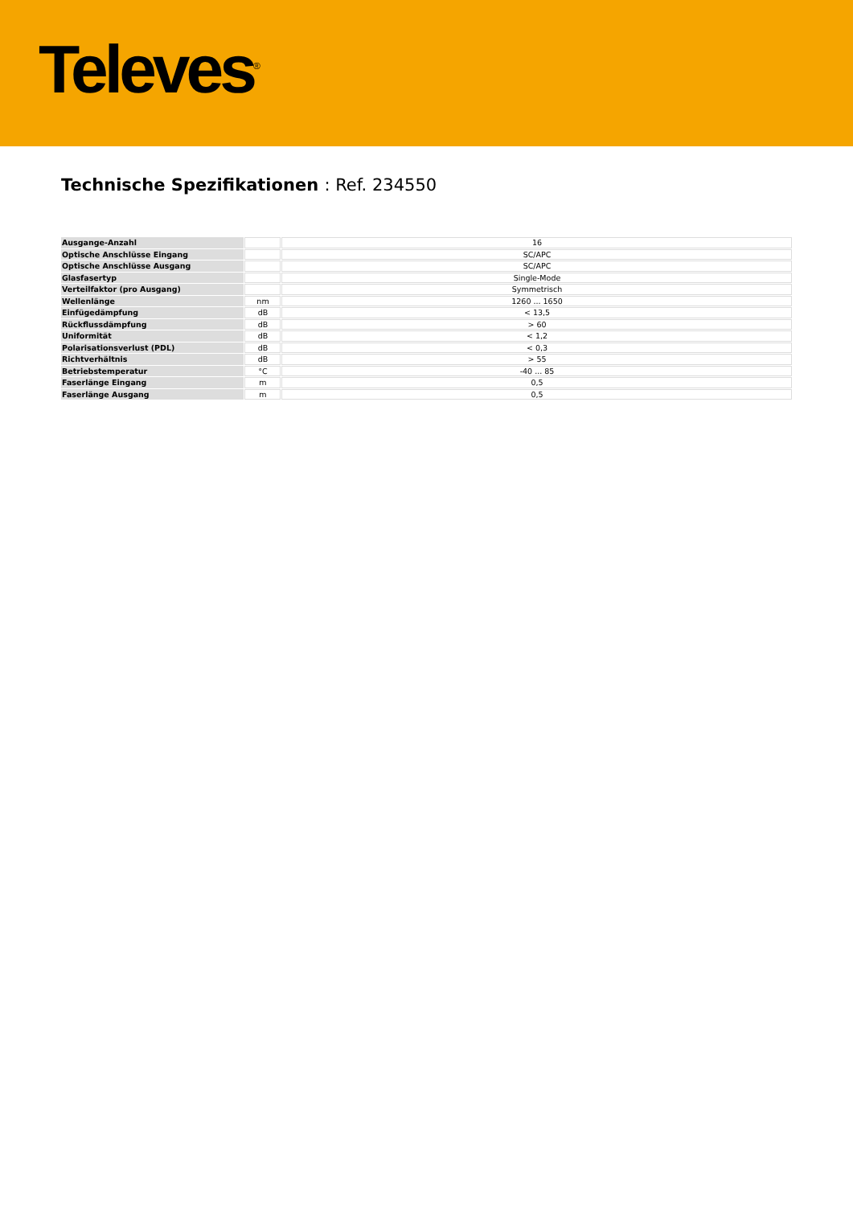Televes<sup>®</sup>
Technische Spezifikationen : Ref. 234550
| Ausgange-Anzahl | | 16 |
| Optische Anschlüsse Eingang | | SC/APC |
| Optische Anschlüsse Ausgang | | SC/APC |
| Glasfasertyp | | Single-Mode |
| Verteilfaktor (pro Ausgang) | | Symmetrisch |
| Wellenlänge | nm | 1260 ... 1650 |
| Einfügedämpfung | dB | < 13,5 |
| Rückflussdämpfung | dB | > 60 |
| Uniformität | dB | < 1,2 |
| Polarisationsverlust (PDL) | dB | < 0,3 |
| Richtverhältnis | dB | > 55 |
| Betriebstemperatur | °C | -40 ... 85 |
| Faserlänge Eingang | m | 0,5 |
| Faserlänge Ausgang | m | 0,5 |